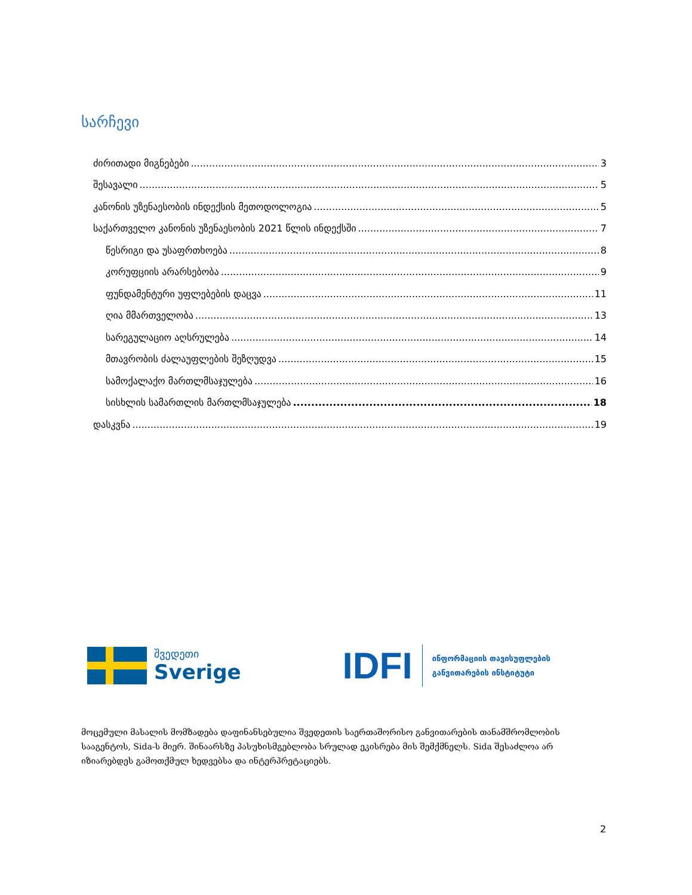სარჩევი
ძირითადი მიგნებები 3
შესავალი 5
კანონის უზენაესობის ინდექსის მეთოდოლოგია 5
საქართველო კანონის უზენაესობის 2021 წლის ინდექსში 7
წესრიგი და უსაფრთხოება 8
კორუფციის არარსებობა 9
ფუნდამენტური უფლებების დაცვა 11
ღია მმართველობა 13
სარეგულაციო აღსრულება 14
მთავრობის ძალაუფლების შეზღუდვა 15
სამოქალაქო მართლმსაჯულება 16
სისხლის სამართლის მართლმსაჯულება 18
დასკვნა 19
შვედეთი
Sverige
IDFI
ინფორმაციის თავისუფლების
განვითარების ინსტიტუტი
მოცემული მასალის მომზადება დაფინანსებულია შვედეთის საერთაშორისო განვითარების თანამშრომლობის სააგენტოს, Sida-ს მიერ. შინაარსზე პასუხისმგებლობა სრულად ეკისრება მის შემქმნელს. Sida შესაძლოა არ იზიარებდეს გამოთქმულ ხედვებსა და ინტერპრეტაციებს.
2